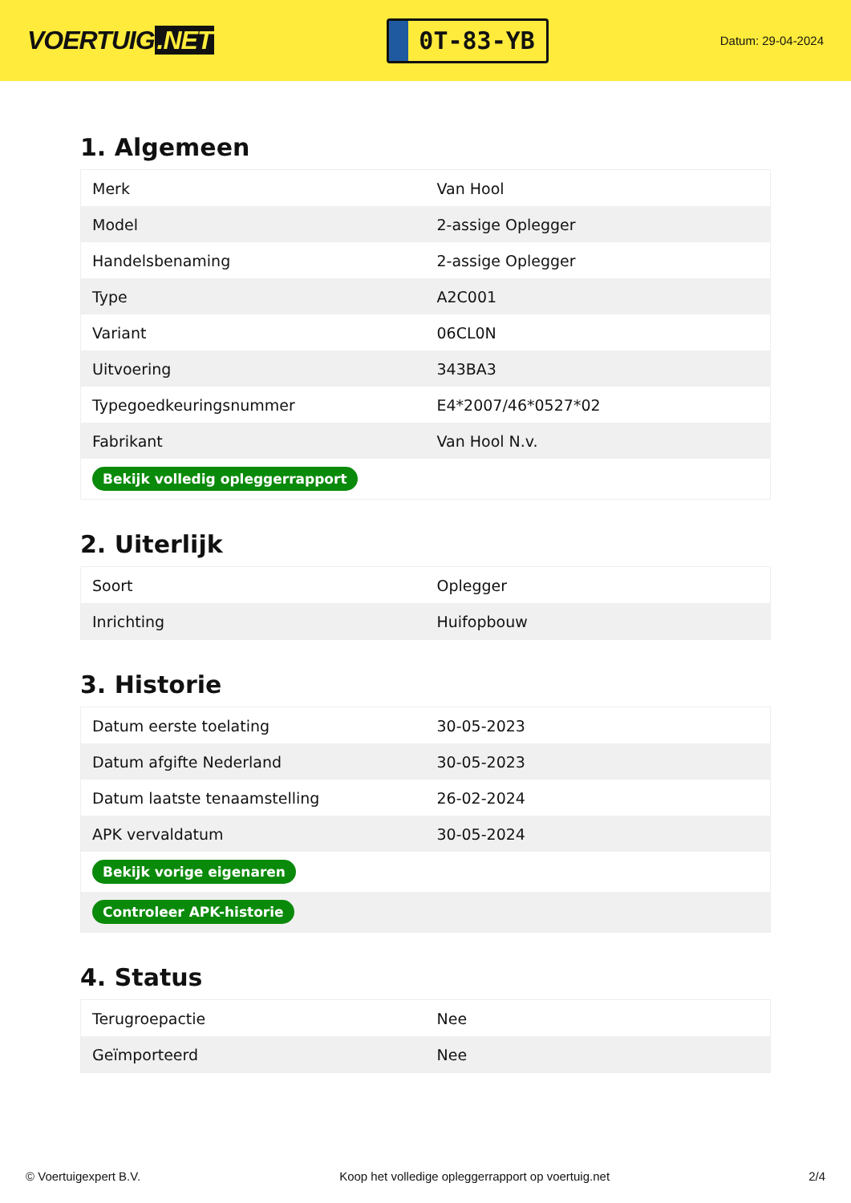VOERTUIG.NET
0T-83-YB
Datum: 29-04-2024
1. Algemeen
| Merk | Van Hool |
| Model | 2-assige Oplegger |
| Handelsbenaming | 2-assige Oplegger |
| Type | A2C001 |
| Variant | 06CL0N |
| Uitvoering | 343BA3 |
| Typegoedkeuringsnummer | E4*2007/46*0527*02 |
| Fabrikant | Van Hool N.v. |
| Bekijk volledig opleggerrapport | |
2. Uiterlijk
| Soort | Oplegger |
| Inrichting | Huifopbouw |
3. Historie
| Datum eerste toelating | 30-05-2023 |
| Datum afgifte Nederland | 30-05-2023 |
| Datum laatste tenaamstelling | 26-02-2024 |
| APK vervaldatum | 30-05-2024 |
| Bekijk vorige eigenaren | |
| Controleer APK-historie | |
4. Status
| Terugroepactie | Nee |
| Geïmporteerd | Nee |
© Voertuigexpert B.V. Koop het volledige opleggerrapport op voertuig.net 2/4